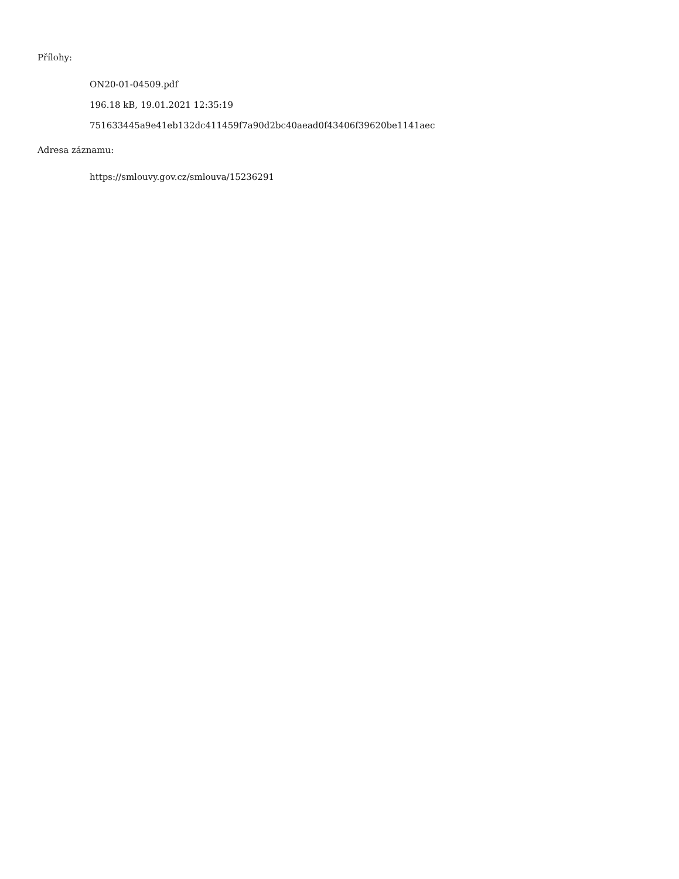Přílohy:
ON20-01-04509.pdf
196.18 kB, 19.01.2021 12:35:19
751633445a9e41eb132dc411459f7a90d2bc40aead0f43406f39620be1141aec
Adresa záznamu:
https://smlouvy.gov.cz/smlouva/15236291